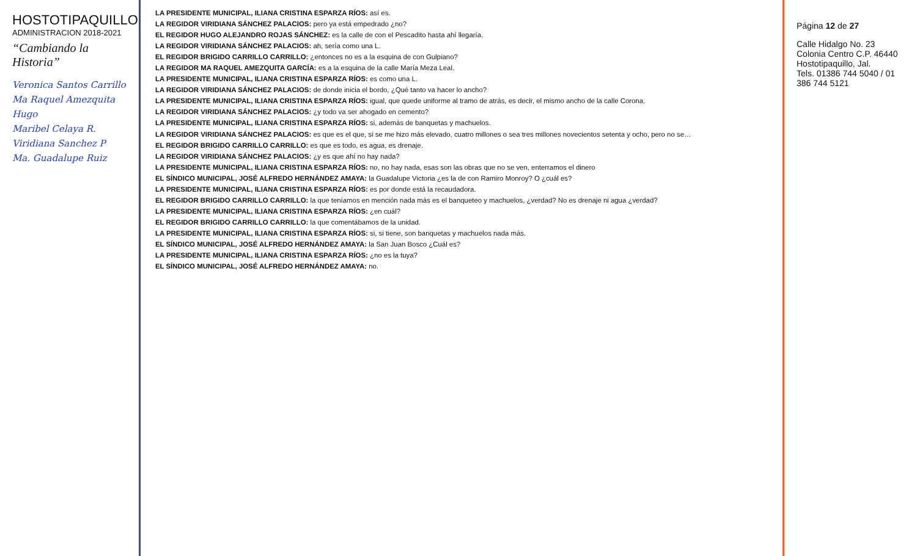HOSTOTIPAQUILLO
ADMINISTRACION 2018-2021
“Cambiando la Historia”
Veronica Santos Carrillo
Ma Raquel Amezquita
Hugo
Maribel Celaya R.
Viridiana Sanchez P
Ma. Guadalupe Ruiz
LA PRESIDENTE MUNICIPAL, ILIANA CRISTINA ESPARZA RÍOS: así es.
LA REGIDOR VIRIDIANA SÁNCHEZ PALACIOS: pero ya está empedrado ¿no?
EL REGIDOR HUGO ALEJANDRO ROJAS SÁNCHEZ: es la calle de con el Pescadito hasta ahí llegaría.
LA REGIDOR VIRIDIANA SÁNCHEZ PALACIOS: ah, sería como una L.
EL REGIDOR BRIGIDO CARRILLO CARRILLO: ¿entonces no es a la esquina de con Gulpiano?
LA REGIDOR MA RAQUEL AMEZQUITA GARCÍA: es a la esquina de la calle María Meza Leal.
LA PRESIDENTE MUNICIPAL, ILIANA CRISTINA ESPARZA RÍOS: es como una L.
LA REGIDOR VIRIDIANA SÁNCHEZ PALACIOS: de donde inicia el bordo, ¿Qué tanto va hacer lo ancho?
LA PRESIDENTE MUNICIPAL, ILIANA CRISTINA ESPARZA RÍOS: igual, que quede uniforme al tramo de atrás, es decir, el mismo ancho de la calle Corona.
LA REGIDOR VIRIDIANA SÁNCHEZ PALACIOS: ¿y todo va ser ahogado en cemento?
LA PRESIDENTE MUNICIPAL, ILIANA CRISTINA ESPARZA RÍOS: si, además de banquetas y machuelos.
LA REGIDOR VIRIDIANA SÁNCHEZ PALACIOS: es que es el que, si se me hizo más elevado, cuatro millones o sea tres millones novecientos setenta y ocho, pero no se…
EL REGIDOR BRIGIDO CARRILLO CARRILLO: es que es todo, es agua, es drenaje.
LA REGIDOR VIRIDIANA SÁNCHEZ PALACIOS: ¿y es que ahí no hay nada?
LA PRESIDENTE MUNICIPAL, ILIANA CRISTINA ESPARZA RÍOS: no, no hay nada, esas son las obras que no se ven, enterramos el dinero
EL SÍNDICO MUNICIPAL, JOSÉ ALFREDO HERNÁNDEZ AMAYA: la Guadalupe Victoria ¿es la de con Ramiro Monroy? O ¿cuál es?
LA PRESIDENTE MUNICIPAL, ILIANA CRISTINA ESPARZA RÍOS: es por donde está la recaudadora.
EL REGIDOR BRIGIDO CARRILLO CARRILLO: la que teníamos en mención nada más es el banqueteo y machuelos, ¿verdad? No es drenaje ni agua ¿verdad?
LA PRESIDENTE MUNICIPAL, ILIANA CRISTINA ESPARZA RÍOS: ¿en cuál?
EL REGIDOR BRIGIDO CARRILLO CARRILLO: la que comentábamos de la unidad.
LA PRESIDENTE MUNICIPAL, ILIANA CRISTINA ESPARZA RÍOS: si, si tiene, son banquetas y machuelos nada más.
EL SÍNDICO MUNICIPAL, JOSÉ ALFREDO HERNÁNDEZ AMAYA: la San Juan Bosco ¿Cuál es?
LA PRESIDENTE MUNICIPAL, ILIANA CRISTINA ESPARZA RÍOS: ¿no es la tuya?
EL SÍNDICO MUNICIPAL, JOSÉ ALFREDO HERNÁNDEZ AMAYA: no.
Página 12 de 27
Calle Hidalgo No. 23 Colonia Centro C.P. 46440
Hostotipaquillo, Jal.
Tels. 01386 744 5040 / 01 386 744 5121